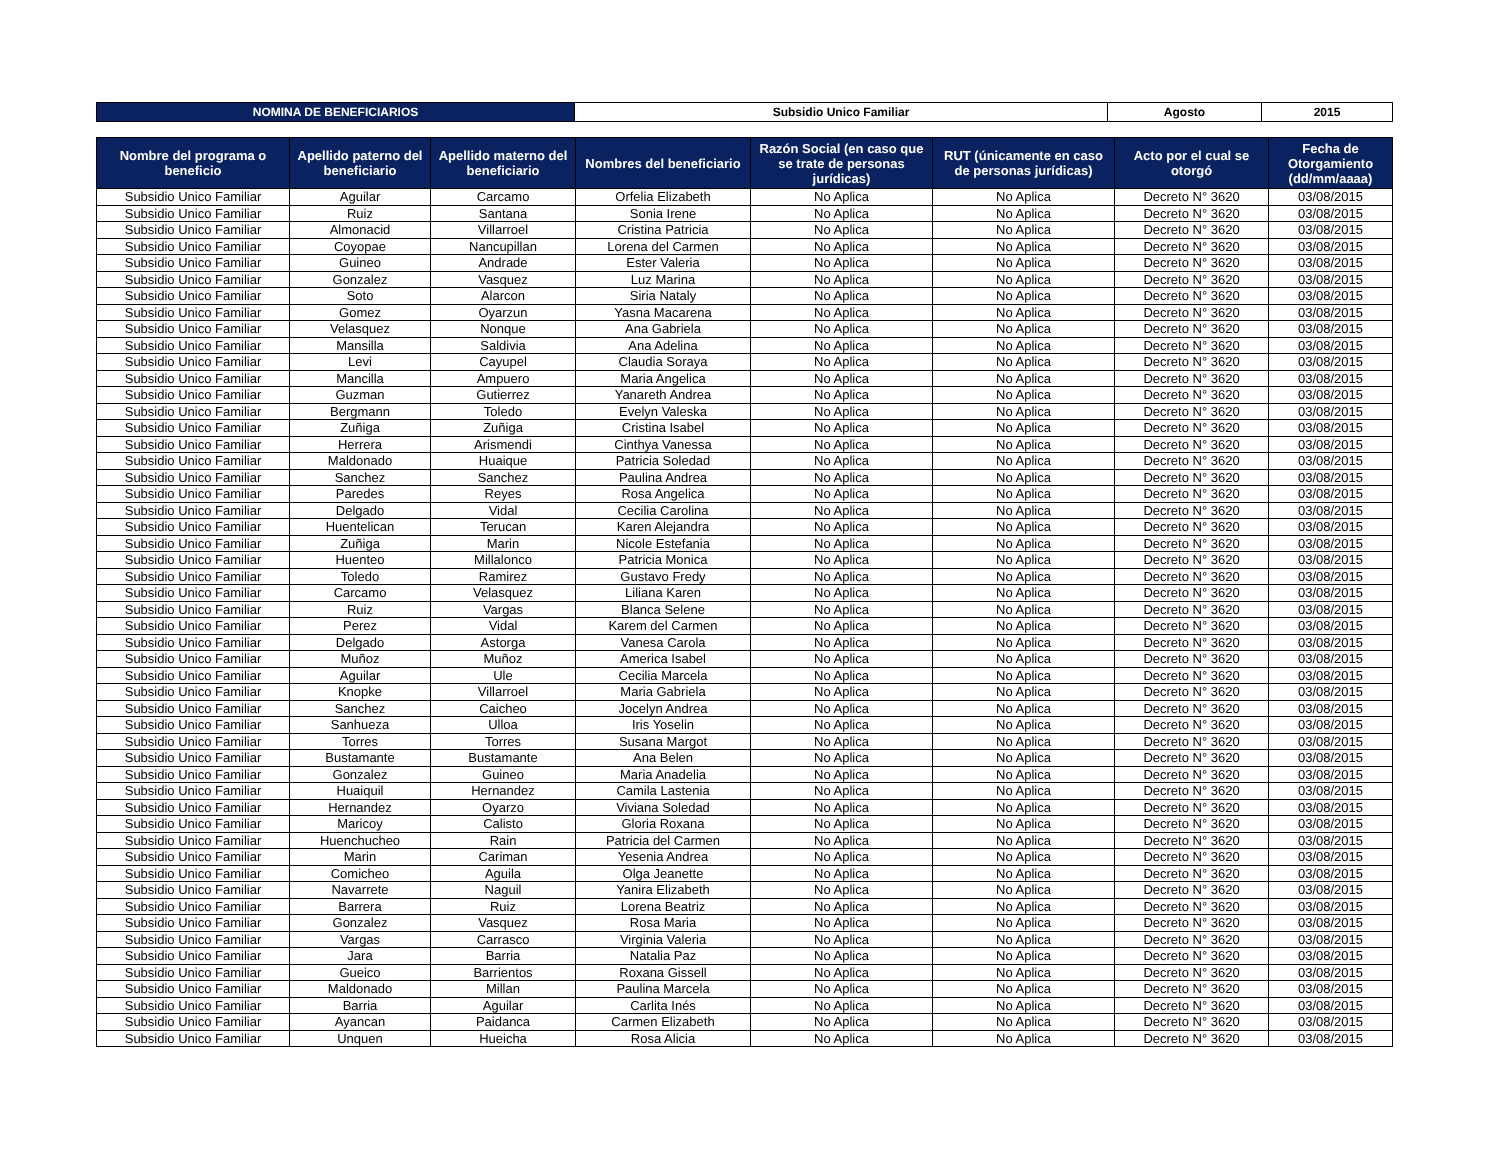| NOMINA DE BENEFICIARIOS | Subsidio Unico Familiar | Agosto | 2015 |
| Nombre del programa o beneficio | Apellido paterno del beneficiario | Apellido materno del beneficiario | Nombres del beneficiario | Razón Social (en caso que se trate de personas jurídicas) | RUT (únicamente en caso de personas jurídicas) | Acto por el cual se otorgó | Fecha de Otorgamiento (dd/mm/aaaa) |
| --- | --- | --- | --- | --- | --- | --- | --- |
| Subsidio Unico Familiar | Aguilar | Carcamo | Orfelia Elizabeth | No Aplica | No Aplica | Decreto N° 3620 | 03/08/2015 |
| Subsidio Unico Familiar | Ruiz | Santana | Sonia Irene | No Aplica | No Aplica | Decreto N° 3620 | 03/08/2015 |
| Subsidio Unico Familiar | Almonacid | Villarroel | Cristina Patricia | No Aplica | No Aplica | Decreto N° 3620 | 03/08/2015 |
| Subsidio Unico Familiar | Coyopae | Nancupillan | Lorena del Carmen | No Aplica | No Aplica | Decreto N° 3620 | 03/08/2015 |
| Subsidio Unico Familiar | Guineo | Andrade | Ester Valeria | No Aplica | No Aplica | Decreto N° 3620 | 03/08/2015 |
| Subsidio Unico Familiar | Gonzalez | Vasquez | Luz Marina | No Aplica | No Aplica | Decreto N° 3620 | 03/08/2015 |
| Subsidio Unico Familiar | Soto | Alarcon | Siria Nataly | No Aplica | No Aplica | Decreto N° 3620 | 03/08/2015 |
| Subsidio Unico Familiar | Gomez | Oyarzun | Yasna Macarena | No Aplica | No Aplica | Decreto N° 3620 | 03/08/2015 |
| Subsidio Unico Familiar | Velasquez | Nonque | Ana Gabriela | No Aplica | No Aplica | Decreto N° 3620 | 03/08/2015 |
| Subsidio Unico Familiar | Mansilla | Saldivia | Ana Adelina | No Aplica | No Aplica | Decreto N° 3620 | 03/08/2015 |
| Subsidio Unico Familiar | Levi | Cayupel | Claudia Soraya | No Aplica | No Aplica | Decreto N° 3620 | 03/08/2015 |
| Subsidio Unico Familiar | Mancilla | Ampuero | Maria Angelica | No Aplica | No Aplica | Decreto N° 3620 | 03/08/2015 |
| Subsidio Unico Familiar | Guzman | Gutierrez | Yanareth Andrea | No Aplica | No Aplica | Decreto N° 3620 | 03/08/2015 |
| Subsidio Unico Familiar | Bergmann | Toledo | Evelyn Valeska | No Aplica | No Aplica | Decreto N° 3620 | 03/08/2015 |
| Subsidio Unico Familiar | Zuñiga | Zuñiga | Cristina Isabel | No Aplica | No Aplica | Decreto N° 3620 | 03/08/2015 |
| Subsidio Unico Familiar | Herrera | Arismendi | Cinthya Vanessa | No Aplica | No Aplica | Decreto N° 3620 | 03/08/2015 |
| Subsidio Unico Familiar | Maldonado | Huaique | Patricia Soledad | No Aplica | No Aplica | Decreto N° 3620 | 03/08/2015 |
| Subsidio Unico Familiar | Sanchez | Sanchez | Paulina Andrea | No Aplica | No Aplica | Decreto N° 3620 | 03/08/2015 |
| Subsidio Unico Familiar | Paredes | Reyes | Rosa Angelica | No Aplica | No Aplica | Decreto N° 3620 | 03/08/2015 |
| Subsidio Unico Familiar | Delgado | Vidal | Cecilia Carolina | No Aplica | No Aplica | Decreto N° 3620 | 03/08/2015 |
| Subsidio Unico Familiar | Huentelican | Terucan | Karen Alejandra | No Aplica | No Aplica | Decreto N° 3620 | 03/08/2015 |
| Subsidio Unico Familiar | Zuñiga | Marin | Nicole Estefania | No Aplica | No Aplica | Decreto N° 3620 | 03/08/2015 |
| Subsidio Unico Familiar | Huenteo | Millalonco | Patricia Monica | No Aplica | No Aplica | Decreto N° 3620 | 03/08/2015 |
| Subsidio Unico Familiar | Toledo | Ramirez | Gustavo Fredy | No Aplica | No Aplica | Decreto N° 3620 | 03/08/2015 |
| Subsidio Unico Familiar | Carcamo | Velasquez | Liliana Karen | No Aplica | No Aplica | Decreto N° 3620 | 03/08/2015 |
| Subsidio Unico Familiar | Ruiz | Vargas | Blanca Selene | No Aplica | No Aplica | Decreto N° 3620 | 03/08/2015 |
| Subsidio Unico Familiar | Perez | Vidal | Karem del Carmen | No Aplica | No Aplica | Decreto N° 3620 | 03/08/2015 |
| Subsidio Unico Familiar | Delgado | Astorga | Vanesa Carola | No Aplica | No Aplica | Decreto N° 3620 | 03/08/2015 |
| Subsidio Unico Familiar | Muñoz | Muñoz | America Isabel | No Aplica | No Aplica | Decreto N° 3620 | 03/08/2015 |
| Subsidio Unico Familiar | Aguilar | Ule | Cecilia Marcela | No Aplica | No Aplica | Decreto N° 3620 | 03/08/2015 |
| Subsidio Unico Familiar | Knopke | Villarroel | Maria Gabriela | No Aplica | No Aplica | Decreto N° 3620 | 03/08/2015 |
| Subsidio Unico Familiar | Sanchez | Caicheo | Jocelyn Andrea | No Aplica | No Aplica | Decreto N° 3620 | 03/08/2015 |
| Subsidio Unico Familiar | Sanhueza | Ulloa | Iris Yoselin | No Aplica | No Aplica | Decreto N° 3620 | 03/08/2015 |
| Subsidio Unico Familiar | Torres | Torres | Susana Margot | No Aplica | No Aplica | Decreto N° 3620 | 03/08/2015 |
| Subsidio Unico Familiar | Bustamante | Bustamante | Ana Belen | No Aplica | No Aplica | Decreto N° 3620 | 03/08/2015 |
| Subsidio Unico Familiar | Gonzalez | Guineo | Maria Anadelia | No Aplica | No Aplica | Decreto N° 3620 | 03/08/2015 |
| Subsidio Unico Familiar | Huaiquil | Hernandez | Camila Lastenia | No Aplica | No Aplica | Decreto N° 3620 | 03/08/2015 |
| Subsidio Unico Familiar | Hernandez | Oyarzo | Viviana Soledad | No Aplica | No Aplica | Decreto N° 3620 | 03/08/2015 |
| Subsidio Unico Familiar | Maricoy | Calisto | Gloria Roxana | No Aplica | No Aplica | Decreto N° 3620 | 03/08/2015 |
| Subsidio Unico Familiar | Huenchucheo | Rain | Patricia del Carmen | No Aplica | No Aplica | Decreto N° 3620 | 03/08/2015 |
| Subsidio Unico Familiar | Marin | Cariman | Yesenia Andrea | No Aplica | No Aplica | Decreto N° 3620 | 03/08/2015 |
| Subsidio Unico Familiar | Comicheo | Aguila | Olga Jeanette | No Aplica | No Aplica | Decreto N° 3620 | 03/08/2015 |
| Subsidio Unico Familiar | Navarrete | Naguil | Yanira Elizabeth | No Aplica | No Aplica | Decreto N° 3620 | 03/08/2015 |
| Subsidio Unico Familiar | Barrera | Ruiz | Lorena Beatriz | No Aplica | No Aplica | Decreto N° 3620 | 03/08/2015 |
| Subsidio Unico Familiar | Gonzalez | Vasquez | Rosa Maria | No Aplica | No Aplica | Decreto N° 3620 | 03/08/2015 |
| Subsidio Unico Familiar | Vargas | Carrasco | Virginia Valeria | No Aplica | No Aplica | Decreto N° 3620 | 03/08/2015 |
| Subsidio Unico Familiar | Jara | Barria | Natalia Paz | No Aplica | No Aplica | Decreto N° 3620 | 03/08/2015 |
| Subsidio Unico Familiar | Gueico | Barrientos | Roxana Gissell | No Aplica | No Aplica | Decreto N° 3620 | 03/08/2015 |
| Subsidio Unico Familiar | Maldonado | Millan | Paulina Marcela | No Aplica | No Aplica | Decreto N° 3620 | 03/08/2015 |
| Subsidio Unico Familiar | Barria | Aguilar | Carlita Inés | No Aplica | No Aplica | Decreto N° 3620 | 03/08/2015 |
| Subsidio Unico Familiar | Ayancan | Paidanca | Carmen Elizabeth | No Aplica | No Aplica | Decreto N° 3620 | 03/08/2015 |
| Subsidio Unico Familiar | Unquen | Hueicha | Rosa Alicia | No Aplica | No Aplica | Decreto N° 3620 | 03/08/2015 |